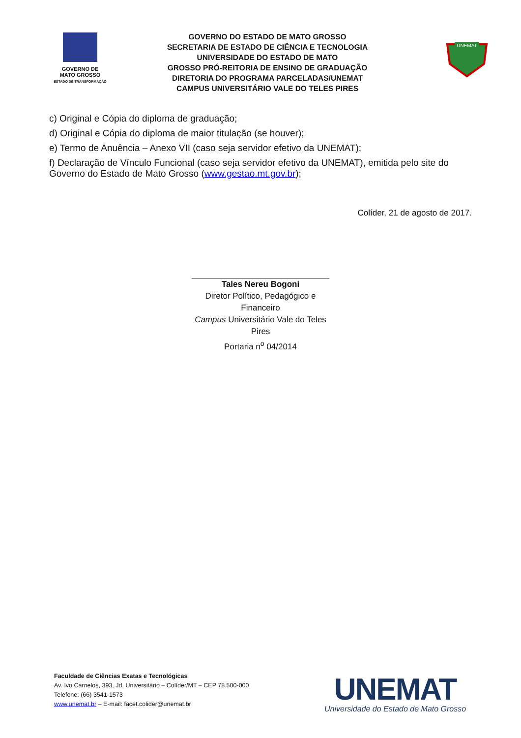GOVERNO DE
MATO GROSSO
ESTADO DE TRANSFORMAÇÃO
GOVERNO DO ESTADO DE MATO GROSSO
SECRETARIA DE ESTADO DE CIÊNCIA E TECNOLOGIA
UNIVERSIDADE DO ESTADO DE MATO
GROSSO PRÓ-REITORIA DE ENSINO DE GRADUAÇÃO
DIRETORIA DO PROGRAMA PARCELADAS/UNEMAT
CAMPUS UNIVERSITÁRIO VALE DO TELES PIRES
UNEMAT
c) Original e Cópia do diploma de graduação;
d) Original e Cópia do diploma de maior titulação (se houver);
e) Termo de Anuência – Anexo VII (caso seja servidor efetivo da UNEMAT);
f) Declaração de Vínculo Funcional (caso seja servidor efetivo da UNEMAT), emitida pelo site do Governo do Estado de Mato Grosso (www.gestao.mt.gov.br);
Colíder, 21 de agosto de 2017.
Tales Nereu Bogoni
Diretor Político, Pedagógico e Financeiro
Campus Universitário Vale do Teles Pires
Portaria n<sup>o</sup> 04/2014
Faculdade de Ciências Exatas e Tecnológicas
Av. Ivo Carnelos, 393, Jd. Universitário – Colíder/MT – CEP 78.500-000
Telefone: (66) 3541-1573
www.unemat.br – E-mail: facet.colider@unemat.br
UNEMAT
Universidade do Estado de Mato Grosso